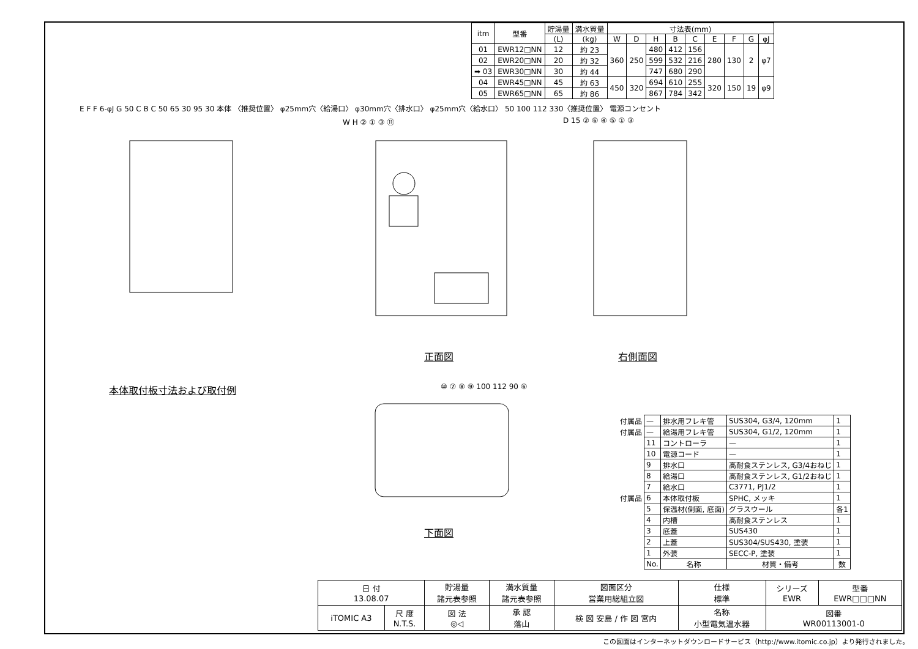| itm | 型番 | 貯湯量 | 満水質量 | 寸法表(mm) | | | | | | | | |
| --- | --- | --- | --- | --- | --- | --- | --- | --- | --- | --- | --- | --- |
| | | (L) | (kg) | W | D | H | B | C | E | F | G | φJ |
| 01 | EWR12□NN | 12 | 約 23 | 360 | 250 | 480 | 412 | 156 | 280 | 130 | 2 | φ7 |
| 02 | EWR20□NN | 20 | 約 32 | | | 599 | 532 | 216 | | | | |
| ➡ 03 | EWR30□NN | 30 | 約 44 | | | 747 | 680 | 290 | | | | |
| 04 | EWR45□NN | 45 | 約 63 | 450 | 320 | 694 | 610 | 255 | 320 | 150 | 19 | φ9 |
| 05 | EWR65□NN | 65 | 約 86 | | | 867 | 784 | 342 | | | | |
E F F 6-φJ G 50 C B C 50 65 30 95 30 本体 〈推奨位置〉 φ25mm穴〈給湯口〉 φ30mm穴〈排水口〉 φ25mm穴〈給水口〉 50 100 112 330〈推奨位置〉 電源コンセント
W H ② ① ③ ⑪ D 15 ② ⑥ ④ ⑤ ① ③
⑩ ⑦ ⑧ ⑨ 100 112 90 ⑥
本体取付板寸法および取付例
正面図 右側面図
下面図
| 付属品 | — | 排水用フレキ管 | SUS304, G3/4, 120mm | 1 |
| 付属品 | — | 給湯用フレキ管 | SUS304, G1/2, 120mm | 1 |
| | 11 | コントローラ | — | 1 |
| | 10 | 電源コード | — | 1 |
| | 9 | 排水口 | 高耐食ステンレス, G3/4おねじ | 1 |
| | 8 | 給湯口 | 高耐食ステンレス, G1/2おねじ | 1 |
| | 7 | 給水口 | C3771, PJ1/2 | 1 |
| 付属品 | 6 | 本体取付板 | SPHC, メッキ | 1 |
| | 5 | 保温材(側面, 底面) | グラスウール | 各1 |
| | 4 | 内槽 | 高耐食ステンレス | 1 |
| | 3 | 底蓋 | SUS430 | 1 |
| | 2 | 上蓋 | SUS304/SUS430, 塗装 | 1 |
| | 1 | 外装 | SECC-P, 塗装 | 1 |
| | No. | 名称 | 材質・備考 | 数 |
| 日 付 13.08.07 | | 貯湯量 諸元表参照 | 満水質量 諸元表参照 | 図面区分 営業用総組立図 | 仕様 標準 | シリーズ EWR | 型番 EWR□□□NN |
| iTOMIC A3 | 尺 度 N.T.S. | 図 法 ◎◁ | 承 認 落山 | 検 図 安島 / 作 図 宮内 | 名称 小型電気温水器 | 図番 WR00113001-0 | |
この図面はインターネットダウンロードサービス（http://www.itomic.co.jp）より発行されました。